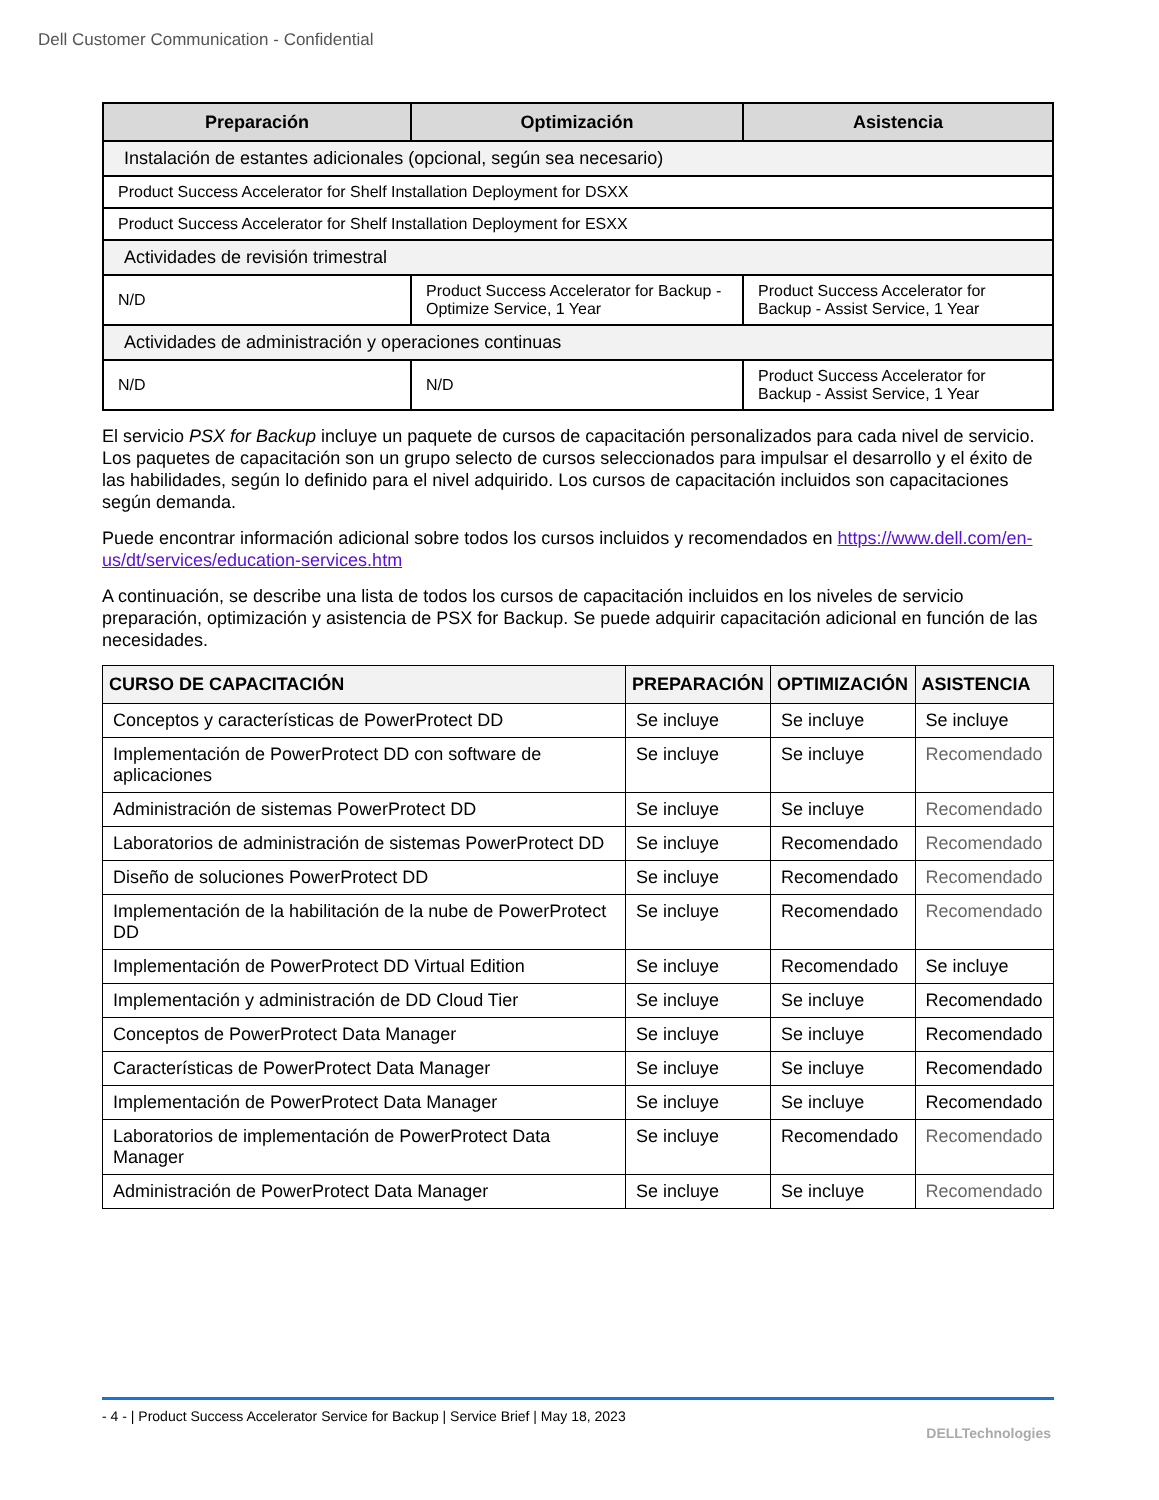Dell Customer Communication - Confidential
| Preparación | Optimización | Asistencia |
| --- | --- | --- |
| Instalación de estantes adicionales (opcional, según sea necesario) | | |
| Product Success Accelerator for Shelf Installation Deployment for DSXX | | |
| Product Success Accelerator for Shelf Installation Deployment for ESXX | | |
| Actividades de revisión trimestral | | |
| N/D | Product Success Accelerator for Backup - Optimize Service, 1 Year | Product Success Accelerator for Backup - Assist Service, 1 Year |
| Actividades de administración y operaciones continuas | | |
| N/D | N/D | Product Success Accelerator for Backup - Assist Service, 1 Year |
El servicio PSX for Backup incluye un paquete de cursos de capacitación personalizados para cada nivel de servicio. Los paquetes de capacitación son un grupo selecto de cursos seleccionados para impulsar el desarrollo y el éxito de las habilidades, según lo definido para el nivel adquirido. Los cursos de capacitación incluidos son capacitaciones según demanda.
Puede encontrar información adicional sobre todos los cursos incluidos y recomendados en https://www.dell.com/en-us/dt/services/education-services.htm
A continuación, se describe una lista de todos los cursos de capacitación incluidos en los niveles de servicio preparación, optimización y asistencia de PSX for Backup. Se puede adquirir capacitación adicional en función de las necesidades.
| CURSO DE CAPACITACIÓN | PREPARACIÓN | OPTIMIZACIÓN | ASISTENCIA |
| --- | --- | --- | --- |
| Conceptos y características de PowerProtect DD | Se incluye | Se incluye | Se incluye |
| Implementación de PowerProtect DD con software de aplicaciones | Se incluye | Se incluye | Recomendado |
| Administración de sistemas PowerProtect DD | Se incluye | Se incluye | Recomendado |
| Laboratorios de administración de sistemas PowerProtect DD | Se incluye | Recomendado | Recomendado |
| Diseño de soluciones PowerProtect DD | Se incluye | Recomendado | Recomendado |
| Implementación de la habilitación de la nube de PowerProtect DD | Se incluye | Recomendado | Recomendado |
| Implementación de PowerProtect DD Virtual Edition | Se incluye | Recomendado | Se incluye |
| Implementación y administración de DD Cloud Tier | Se incluye | Se incluye | Recomendado |
| Conceptos de PowerProtect Data Manager | Se incluye | Se incluye | Recomendado |
| Características de PowerProtect Data Manager | Se incluye | Se incluye | Recomendado |
| Implementación de PowerProtect Data Manager | Se incluye | Se incluye | Recomendado |
| Laboratorios de implementación de PowerProtect Data Manager | Se incluye | Recomendado | Recomendado |
| Administración de PowerProtect Data Manager | Se incluye | Se incluye | Recomendado |
- 4 - | Product Success Accelerator Service for Backup | Service Brief | May 18, 2023
DELLTechnologies